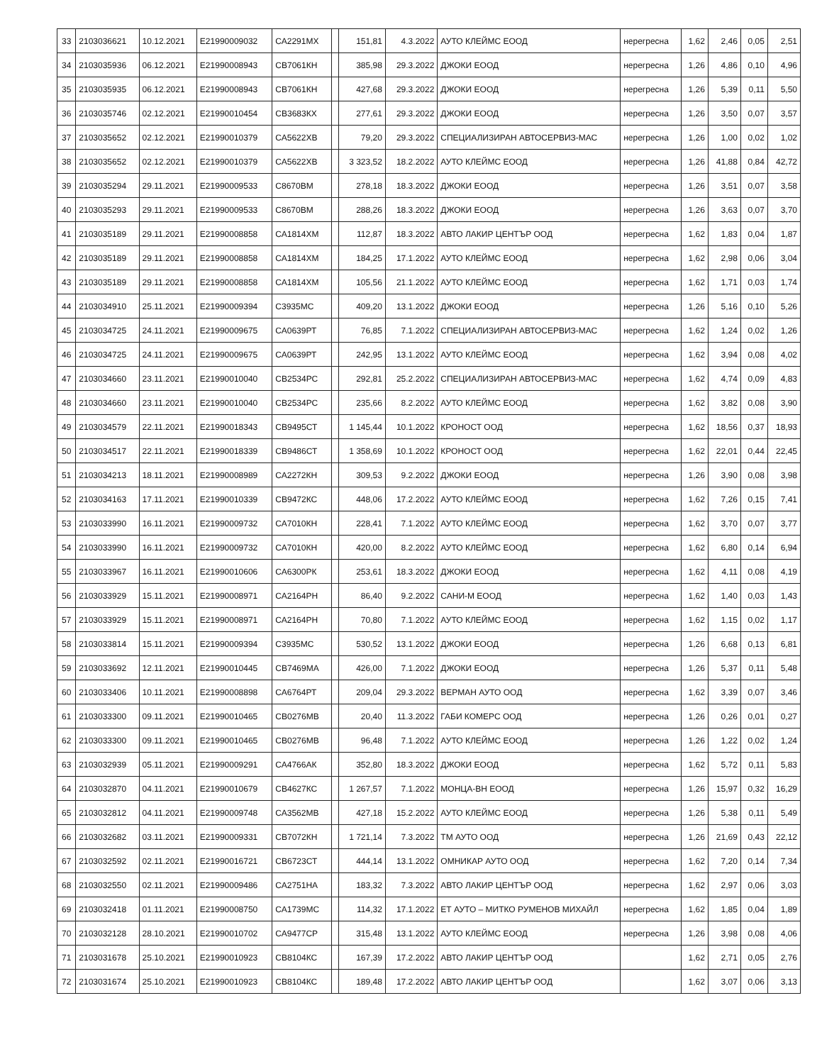| 33 | 2103036621 | 10.12.2021 | Е21990009032 | СА2291МХ | | 151,81 | 4.3.2022 | АУТО КЛЕЙМС ЕООД | нерегресна | 1,62 | 2,46 | 0,05 | 2,51 |
| 34 | 2103035936 | 06.12.2021 | Е21990008943 | СВ7061КН | | 385,98 | 29.3.2022 | ДЖОКИ ЕООД | нерегресна | 1,26 | 4,86 | 0,10 | 4,96 |
| 35 | 2103035935 | 06.12.2021 | Е21990008943 | СВ7061КН | | 427,68 | 29.3.2022 | ДЖОКИ ЕООД | нерегресна | 1,26 | 5,39 | 0,11 | 5,50 |
| 36 | 2103035746 | 02.12.2021 | Е21990010454 | СВ3683КХ | | 277,61 | 29.3.2022 | ДЖОКИ ЕООД | нерегресна | 1,26 | 3,50 | 0,07 | 3,57 |
| 37 | 2103035652 | 02.12.2021 | Е21990010379 | СА5622ХВ | | 79,20 | 29.3.2022 | СПЕЦИАЛИЗИРАН АВТОСЕРВИЗ-МАС | нерегресна | 1,26 | 1,00 | 0,02 | 1,02 |
| 38 | 2103035652 | 02.12.2021 | Е21990010379 | СА5622ХВ | | 3 323,52 | 18.2.2022 | АУТО КЛЕЙМС ЕООД | нерегресна | 1,26 | 41,88 | 0,84 | 42,72 |
| 39 | 2103035294 | 29.11.2021 | Е21990009533 | С8670ВМ | | 278,18 | 18.3.2022 | ДЖОКИ ЕООД | нерегресна | 1,26 | 3,51 | 0,07 | 3,58 |
| 40 | 2103035293 | 29.11.2021 | Е21990009533 | С8670ВМ | | 288,26 | 18.3.2022 | ДЖОКИ ЕООД | нерегресна | 1,26 | 3,63 | 0,07 | 3,70 |
| 41 | 2103035189 | 29.11.2021 | Е21990008858 | СА1814ХМ | | 112,87 | 18.3.2022 | АВТО ЛАКИР ЦЕНТЪР ООД | нерегресна | 1,62 | 1,83 | 0,04 | 1,87 |
| 42 | 2103035189 | 29.11.2021 | Е21990008858 | СА1814ХМ | | 184,25 | 17.1.2022 | АУТО КЛЕЙМС ЕООД | нерегресна | 1,62 | 2,98 | 0,06 | 3,04 |
| 43 | 2103035189 | 29.11.2021 | Е21990008858 | СА1814ХМ | | 105,56 | 21.1.2022 | АУТО КЛЕЙМС ЕООД | нерегресна | 1,62 | 1,71 | 0,03 | 1,74 |
| 44 | 2103034910 | 25.11.2021 | Е21990009394 | С3935МС | | 409,20 | 13.1.2022 | ДЖОКИ ЕООД | нерегресна | 1,26 | 5,16 | 0,10 | 5,26 |
| 45 | 2103034725 | 24.11.2021 | Е21990009675 | СА0639РТ | | 76,85 | 7.1.2022 | СПЕЦИАЛИЗИРАН АВТОСЕРВИЗ-МАС | нерегресна | 1,62 | 1,24 | 0,02 | 1,26 |
| 46 | 2103034725 | 24.11.2021 | Е21990009675 | СА0639РТ | | 242,95 | 13.1.2022 | АУТО КЛЕЙМС ЕООД | нерегресна | 1,62 | 3,94 | 0,08 | 4,02 |
| 47 | 2103034660 | 23.11.2021 | Е21990010040 | СВ2534РС | | 292,81 | 25.2.2022 | СПЕЦИАЛИЗИРАН АВТОСЕРВИЗ-МАС | нерегресна | 1,62 | 4,74 | 0,09 | 4,83 |
| 48 | 2103034660 | 23.11.2021 | Е21990010040 | СВ2534РС | | 235,66 | 8.2.2022 | АУТО КЛЕЙМС ЕООД | нерегресна | 1,62 | 3,82 | 0,08 | 3,90 |
| 49 | 2103034579 | 22.11.2021 | Е21990018343 | СВ9495СТ | | 1 145,44 | 10.1.2022 | КРОНОСТ ООД | нерегресна | 1,62 | 18,56 | 0,37 | 18,93 |
| 50 | 2103034517 | 22.11.2021 | Е21990018339 | СВ9486СТ | | 1 358,69 | 10.1.2022 | КРОНОСТ ООД | нерегресна | 1,62 | 22,01 | 0,44 | 22,45 |
| 51 | 2103034213 | 18.11.2021 | Е21990008989 | СА2272КН | | 309,53 | 9.2.2022 | ДЖОКИ ЕООД | нерегресна | 1,26 | 3,90 | 0,08 | 3,98 |
| 52 | 2103034163 | 17.11.2021 | Е21990010339 | СВ9472КС | | 448,06 | 17.2.2022 | АУТО КЛЕЙМС ЕООД | нерегресна | 1,62 | 7,26 | 0,15 | 7,41 |
| 53 | 2103033990 | 16.11.2021 | Е21990009732 | СА7010КН | | 228,41 | 7.1.2022 | АУТО КЛЕЙМС ЕООД | нерегресна | 1,62 | 3,70 | 0,07 | 3,77 |
| 54 | 2103033990 | 16.11.2021 | Е21990009732 | СА7010КН | | 420,00 | 8.2.2022 | АУТО КЛЕЙМС ЕООД | нерегресна | 1,62 | 6,80 | 0,14 | 6,94 |
| 55 | 2103033967 | 16.11.2021 | Е21990010606 | СА6300РК | | 253,61 | 18.3.2022 | ДЖОКИ ЕООД | нерегресна | 1,62 | 4,11 | 0,08 | 4,19 |
| 56 | 2103033929 | 15.11.2021 | Е21990008971 | СА2164РН | | 86,40 | 9.2.2022 | САНИ-М ЕООД | нерегресна | 1,62 | 1,40 | 0,03 | 1,43 |
| 57 | 2103033929 | 15.11.2021 | Е21990008971 | СА2164РН | | 70,80 | 7.1.2022 | АУТО КЛЕЙМС ЕООД | нерегресна | 1,62 | 1,15 | 0,02 | 1,17 |
| 58 | 2103033814 | 15.11.2021 | Е21990009394 | С3935МС | | 530,52 | 13.1.2022 | ДЖОКИ ЕООД | нерегресна | 1,26 | 6,68 | 0,13 | 6,81 |
| 59 | 2103033692 | 12.11.2021 | Е21990010445 | СВ7469МА | | 426,00 | 7.1.2022 | ДЖОКИ ЕООД | нерегресна | 1,26 | 5,37 | 0,11 | 5,48 |
| 60 | 2103033406 | 10.11.2021 | Е21990008898 | СА6764РТ | | 209,04 | 29.3.2022 | ВЕРМАН АУТО ООД | нерегресна | 1,62 | 3,39 | 0,07 | 3,46 |
| 61 | 2103033300 | 09.11.2021 | Е21990010465 | СВ0276МВ | | 20,40 | 11.3.2022 | ГАБИ КОМЕРС ООД | нерегресна | 1,26 | 0,26 | 0,01 | 0,27 |
| 62 | 2103033300 | 09.11.2021 | Е21990010465 | СВ0276МВ | | 96,48 | 7.1.2022 | АУТО КЛЕЙМС ЕООД | нерегресна | 1,26 | 1,22 | 0,02 | 1,24 |
| 63 | 2103032939 | 05.11.2021 | Е21990009291 | СА4766АК | | 352,80 | 18.3.2022 | ДЖОКИ ЕООД | нерегресна | 1,62 | 5,72 | 0,11 | 5,83 |
| 64 | 2103032870 | 04.11.2021 | Е21990010679 | СВ4627КС | | 1 267,57 | 7.1.2022 | МОНЦА-ВН ЕООД | нерегресна | 1,26 | 15,97 | 0,32 | 16,29 |
| 65 | 2103032812 | 04.11.2021 | Е21990009748 | СА3562МВ | | 427,18 | 15.2.2022 | АУТО КЛЕЙМС ЕООД | нерегресна | 1,26 | 5,38 | 0,11 | 5,49 |
| 66 | 2103032682 | 03.11.2021 | Е21990009331 | СВ7072КН | | 1 721,14 | 7.3.2022 | ТМ АУТО ООД | нерегресна | 1,26 | 21,69 | 0,43 | 22,12 |
| 67 | 2103032592 | 02.11.2021 | Е21990016721 | СВ6723СТ | | 444,14 | 13.1.2022 | ОМНИКАР АУТО ООД | нерегресна | 1,62 | 7,20 | 0,14 | 7,34 |
| 68 | 2103032550 | 02.11.2021 | Е21990009486 | СА2751НА | | 183,32 | 7.3.2022 | АВТО ЛАКИР ЦЕНТЪР ООД | нерегресна | 1,62 | 2,97 | 0,06 | 3,03 |
| 69 | 2103032418 | 01.11.2021 | Е21990008750 | СА1739МС | | 114,32 | 17.1.2022 | ЕТ АУТО – МИТКО РУМЕНОВ МИХАЙЛ | нерегресна | 1,62 | 1,85 | 0,04 | 1,89 |
| 70 | 2103032128 | 28.10.2021 | Е21990010702 | СА9477СР | | 315,48 | 13.1.2022 | АУТО КЛЕЙМС ЕООД | нерегресна | 1,26 | 3,98 | 0,08 | 4,06 |
| 71 | 2103031678 | 25.10.2021 | Е21990010923 | СВ8104КС | | 167,39 | 17.2.2022 | АВТО ЛАКИР ЦЕНТЪР ООД | | 1,62 | 2,71 | 0,05 | 2,76 |
| 72 | 2103031674 | 25.10.2021 | Е21990010923 | СВ8104КС | | 189,48 | 17.2.2022 | АВТО ЛАКИР ЦЕНТЪР ООД | | 1,62 | 3,07 | 0,06 | 3,13 |